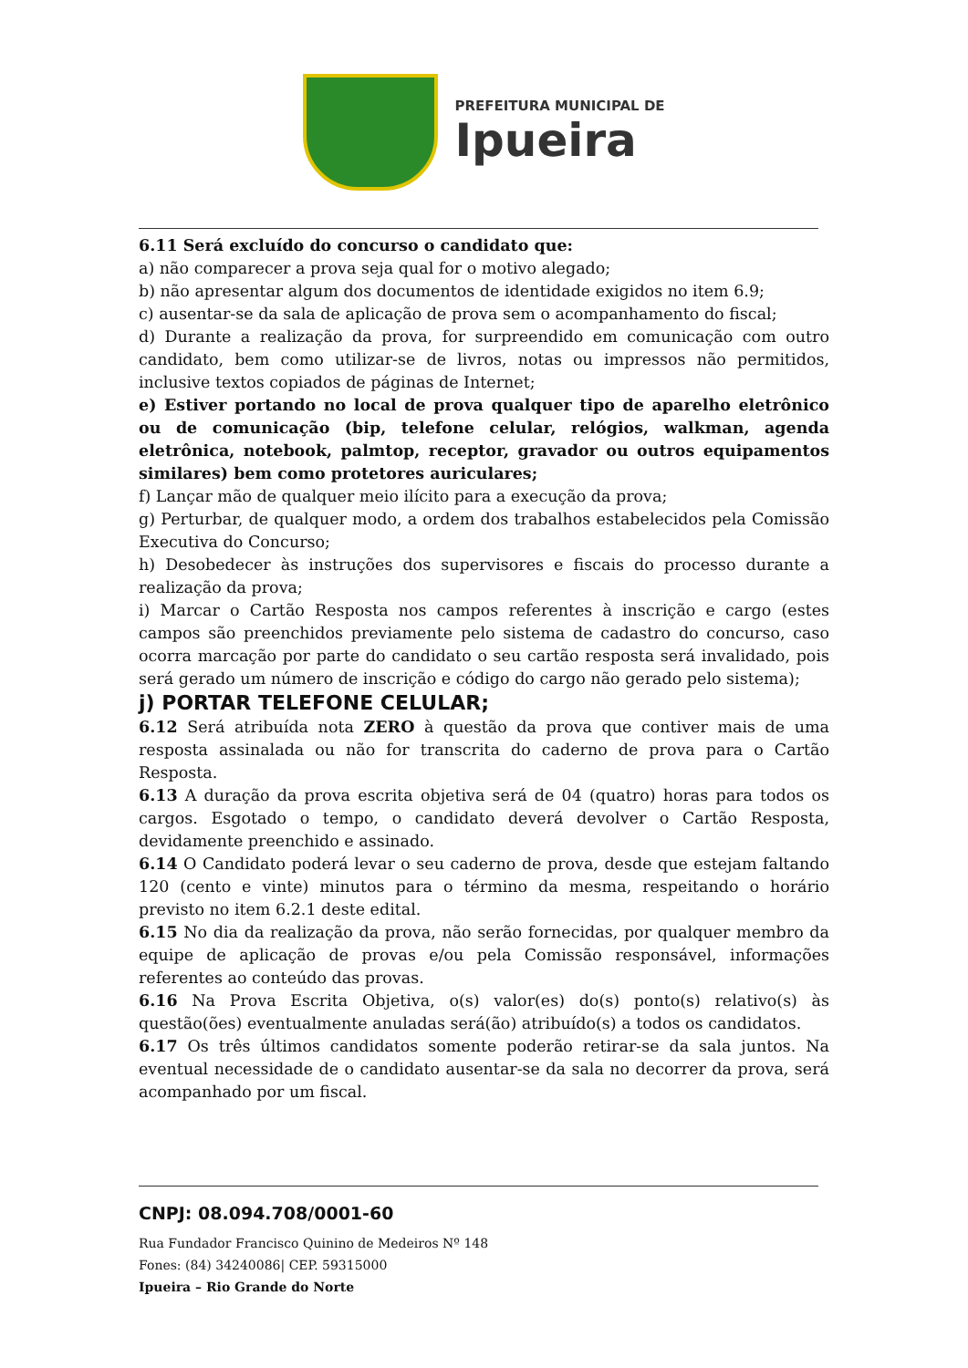PREFEITURA MUNICIPAL DE
Ipueira
6.11 Será excluído do concurso o candidato que:
a) não comparecer a prova seja qual for o motivo alegado;
b) não apresentar algum dos documentos de identidade exigidos no item 6.9;
c) ausentar-se da sala de aplicação de prova sem o acompanhamento do fiscal;
d) Durante a realização da prova, for surpreendido em comunicação com outro candidato, bem como utilizar-se de livros, notas ou impressos não permitidos, inclusive textos copiados de páginas de Internet;
e) Estiver portando no local de prova qualquer tipo de aparelho eletrônico ou de comunicação (bip, telefone celular, relógios, walkman, agenda eletrônica, notebook, palmtop, receptor, gravador ou outros equipamentos similares) bem como protetores auriculares;
f) Lançar mão de qualquer meio ilícito para a execução da prova;
g) Perturbar, de qualquer modo, a ordem dos trabalhos estabelecidos pela Comissão Executiva do Concurso;
h) Desobedecer às instruções dos supervisores e fiscais do processo durante a realização da prova;
i) Marcar o Cartão Resposta nos campos referentes à inscrição e cargo (estes campos são preenchidos previamente pelo sistema de cadastro do concurso, caso ocorra marcação por parte do candidato o seu cartão resposta será invalidado, pois será gerado um número de inscrição e código do cargo não gerado pelo sistema);
j) PORTAR TELEFONE CELULAR;
6.12 Será atribuída nota ZERO à questão da prova que contiver mais de uma resposta assinalada ou não for transcrita do caderno de prova para o Cartão Resposta.
6.13 A duração da prova escrita objetiva será de 04 (quatro) horas para todos os cargos. Esgotado o tempo, o candidato deverá devolver o Cartão Resposta, devidamente preenchido e assinado.
6.14 O Candidato poderá levar o seu caderno de prova, desde que estejam faltando 120 (cento e vinte) minutos para o término da mesma, respeitando o horário previsto no item 6.2.1 deste edital.
6.15 No dia da realização da prova, não serão fornecidas, por qualquer membro da equipe de aplicação de provas e/ou pela Comissão responsável, informações referentes ao conteúdo das provas.
6.16 Na Prova Escrita Objetiva, o(s) valor(es) do(s) ponto(s) relativo(s) às questão(ões) eventualmente anuladas será(ão) atribuído(s) a todos os candidatos.
6.17 Os três últimos candidatos somente poderão retirar-se da sala juntos. Na eventual necessidade de o candidato ausentar-se da sala no decorrer da prova, será acompanhado por um fiscal.
CNPJ: 08.094.708/0001-60
Rua Fundador Francisco Quinino de Medeiros Nº 148
Fones: (84) 34240086| CEP. 59315000
Ipueira – Rio Grande do Norte